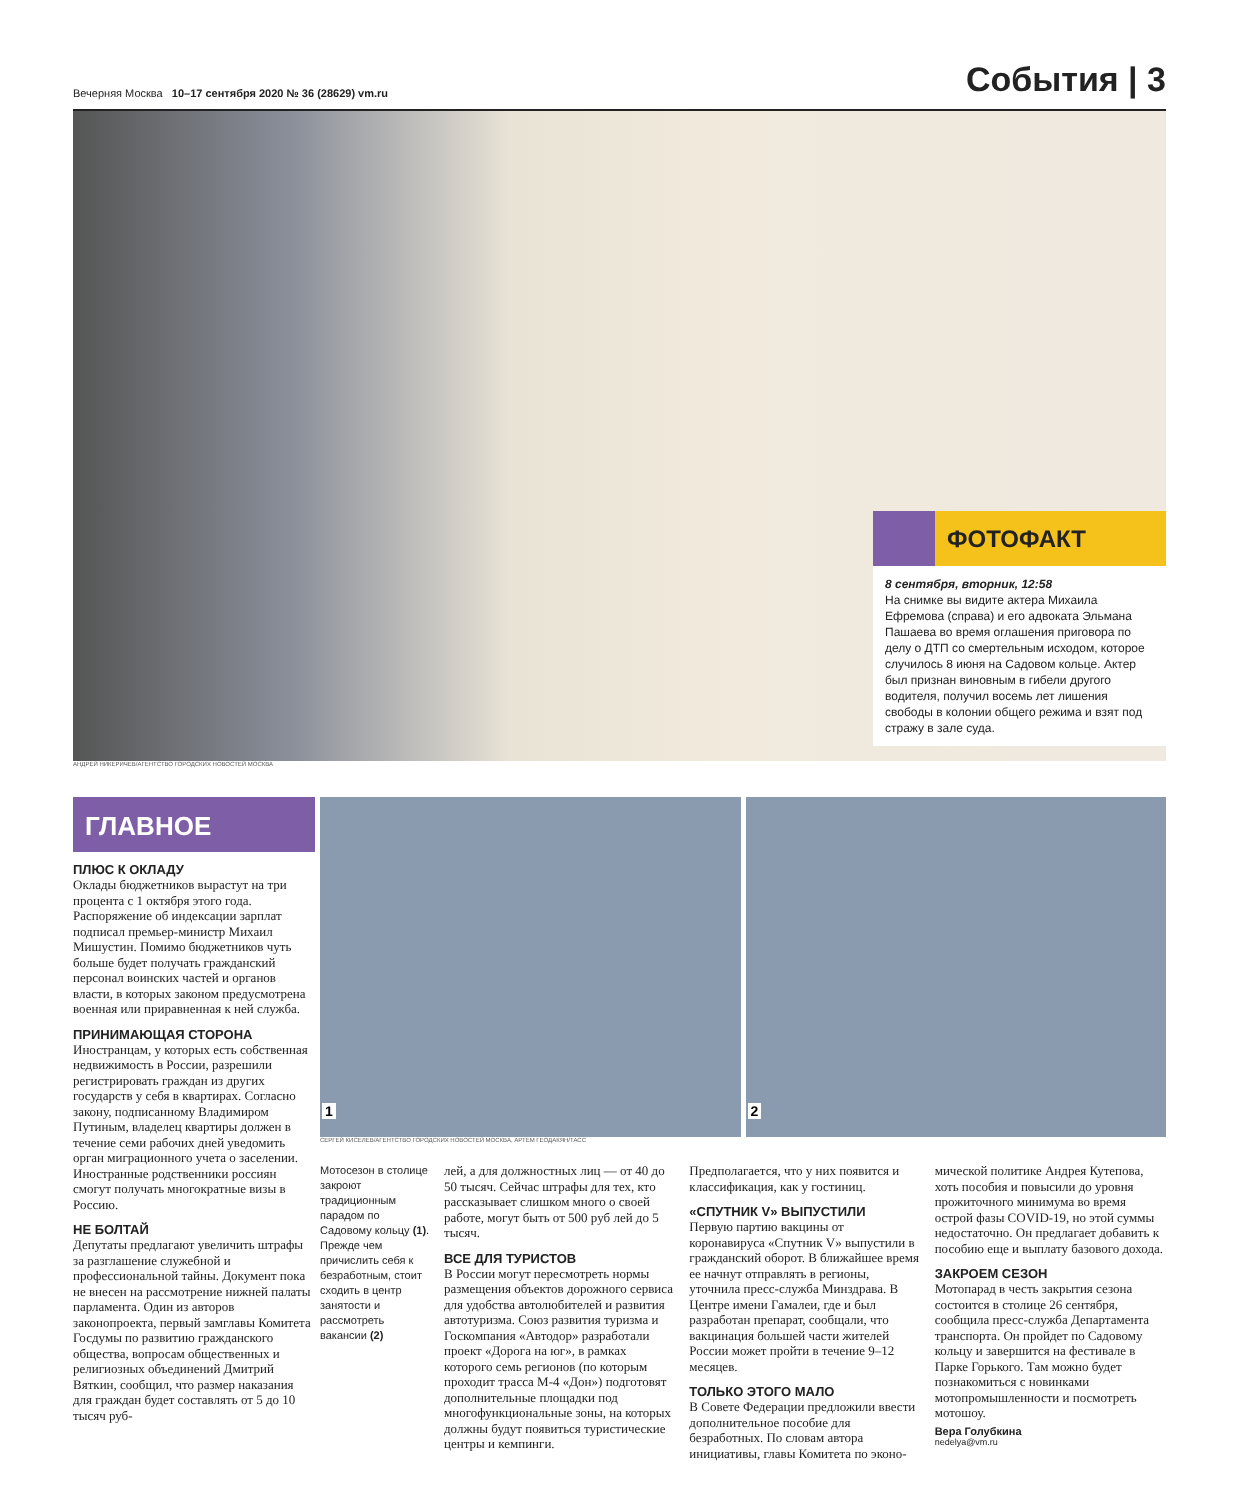Вечерняя Москва 10–17 сентября 2020 № 36 (28629) vm.ru
События | 3
ФОТОФАКТ
8 сентября, вторник, 12:58
На снимке вы видите актера Михаила Ефремова (справа) и его адвоката Эльмана Пашаева во время оглашения приговора по делу о ДТП со смертельным исходом, которое случилось 8 июня на Садовом кольце. Актер был признан виновным в гибели другого водителя, получил восемь лет лишения свободы в колонии общего режима и взят под стражу в зале суда.
АНДРЕЙ НИКЕРИЧЕВ/АГЕНТСТВО ГОРОДСКИХ НОВОСТЕЙ МОСКВА
ГЛАВНОЕ
ПЛЮС К ОКЛАДУ
Оклады бюджетников вырастут на три процента с 1 октября этого года. Распоряжение об индексации зарплат подписал премьер-министр Михаил Мишустин. Помимо бюджетников чуть больше будет получать гражданский персонал воинских частей и органов власти, в которых законом предусмотрена военная или приравненная к ней служба.
ПРИНИМАЮЩАЯ СТОРОНА
Иностранцам, у которых есть собственная недвижимость в России, разрешили регистрировать граждан из других государств у себя в квартирах. Согласно закону, подписанному Владимиром Путиным, владелец квартиры должен в течение семи рабочих дней уведомить орган миграционного учета о заселении. Иностранные родственники россиян смогут получать многократные визы в Россию.
НЕ БОЛТАЙ
Депутаты предлагают увеличить штрафы за разглашение служебной и профессиональной тайны. Документ пока не внесен на рассмотрение нижней палаты парламента. Один из авторов законопроекта, первый замглавы Комитета Госдумы по развитию гражданского общества, вопросам общественных и религиозных объединений Дмитрий Вяткин, сообщил, что размер наказания для граждан будет составлять от 5 до 10 тысяч руб-
1
2
СЕРГЕЙ КИСЕЛЕВ/АГЕНТСТВО ГОРОДСКИХ НОВОСТЕЙ МОСКВА, АРТЕМ ГЕОДАКЯН/ТАСС
Мотосезон в столице закроют традиционным парадом по Садовому кольцу (1). Прежде чем причислить себя к безработным, стоит сходить в центр занятости и рассмотреть вакансии (2)
лей, а для должностных лиц — от 40 до 50 тысяч. Сейчас штрафы для тех, кто рассказывает слишком много о своей работе, могут быть от 500 руб лей до 5 тысяч.
ВСЕ ДЛЯ ТУРИСТОВ
В России могут пересмотреть нормы размещения объектов дорожного сервиса для удобства автолюбителей и развития автотуризма. Союз развития туризма и Госкомпания «Автодор» разработали проект «Дорога на юг», в рамках которого семь регионов (по которым проходит трасса М-4 «Дон») подготовят дополнительные площадки под многофункциональные зоны, на которых должны будут появиться туристические центры и кемпинги.
Предполагается, что у них появится и классификация, как у гостиниц.
«СПУТНИК V» ВЫПУСТИЛИ
Первую партию вакцины от коронавируса «Спутник V» выпустили в гражданский оборот. В ближайшее время ее начнут отправлять в регионы, уточнила пресс-служба Минздрава. В Центре имени Гамалеи, где и был разработан препарат, сообщали, что вакцинация большей части жителей России может пройти в течение 9–12 месяцев.
ТОЛЬКО ЭТОГО МАЛО
В Совете Федерации предложили ввести дополнительное пособие для безработных. По словам автора инициативы, главы Комитета по эконо-
мической политике Андрея Кутепова, хоть пособия и повысили до уровня прожиточного минимума во время острой фазы COVID-19, но этой суммы недостаточно. Он предлагает добавить к пособию еще и выплату базового дохода.
ЗАКРОЕМ СЕЗОН
Мотопарад в честь закрытия сезона состоится в столице 26 сентября, сообщила пресс-служба Департамента транспорта. Он пройдет по Садовому кольцу и завершится на фестивале в Парке Горького. Там можно будет познакомиться с новинками мотопромышленности и посмотреть мотошоу.
Вера Голубкина
nedelya@vm.ru